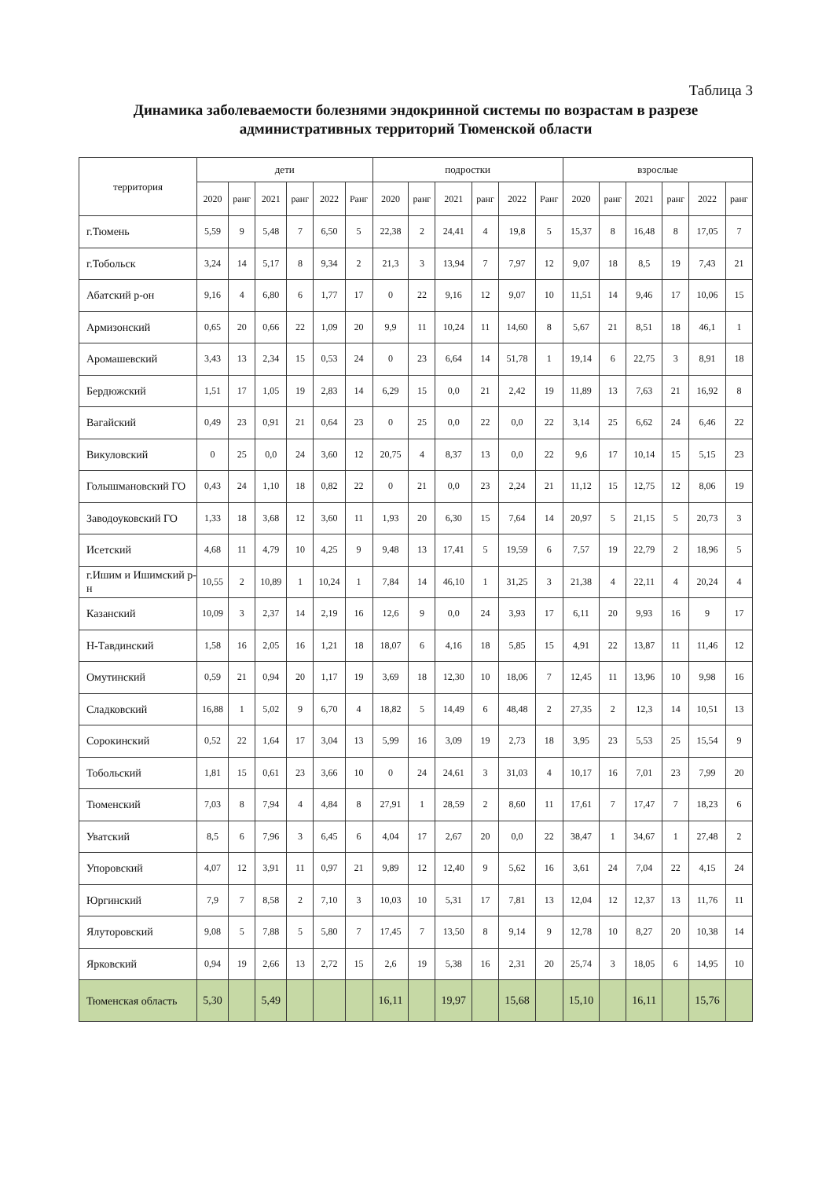Таблица 3
Динамика заболеваемости болезнями эндокринной системы по возрастам в разрезе административных территорий Тюменской области
| территория | дети | | | | | | подростки | | | | | | взрослые | | | | | |
| --- | --- | --- | --- | --- | --- | --- | --- | --- | --- | --- | --- | --- | --- | --- | --- | --- | --- | --- |
| | 2020 | ранг | 2021 | ранг | 2022 | Ранг | 2020 | ранг | 2021 | ранг | 2022 | Ранг | 2020 | ранг | 2021 | ранг | 2022 | ранг |
| г.Тюмень | 5,59 | 9 | 5,48 | 7 | 6,50 | 5 | 22,38 | 2 | 24,41 | 4 | 19,8 | 5 | 15,37 | 8 | 16,48 | 8 | 17,05 | 7 |
| г.Тобольск | 3,24 | 14 | 5,17 | 8 | 9,34 | 2 | 21,3 | 3 | 13,94 | 7 | 7,97 | 12 | 9,07 | 18 | 8,5 | 19 | 7,43 | 21 |
| Абатский р-он | 9,16 | 4 | 6,80 | 6 | 1,77 | 17 | 0 | 22 | 9,16 | 12 | 9,07 | 10 | 11,51 | 14 | 9,46 | 17 | 10,06 | 15 |
| Армизонский | 0,65 | 20 | 0,66 | 22 | 1,09 | 20 | 9,9 | 11 | 10,24 | 11 | 14,60 | 8 | 5,67 | 21 | 8,51 | 18 | 46,1 | 1 |
| Аромашевский | 3,43 | 13 | 2,34 | 15 | 0,53 | 24 | 0 | 23 | 6,64 | 14 | 51,78 | 1 | 19,14 | 6 | 22,75 | 3 | 8,91 | 18 |
| Бердюжский | 1,51 | 17 | 1,05 | 19 | 2,83 | 14 | 6,29 | 15 | 0,0 | 21 | 2,42 | 19 | 11,89 | 13 | 7,63 | 21 | 16,92 | 8 |
| Вагайский | 0,49 | 23 | 0,91 | 21 | 0,64 | 23 | 0 | 25 | 0,0 | 22 | 0,0 | 22 | 3,14 | 25 | 6,62 | 24 | 6,46 | 22 |
| Викуловский | 0 | 25 | 0,0 | 24 | 3,60 | 12 | 20,75 | 4 | 8,37 | 13 | 0,0 | 22 | 9,6 | 17 | 10,14 | 15 | 5,15 | 23 |
| Голышмановский ГО | 0,43 | 24 | 1,10 | 18 | 0,82 | 22 | 0 | 21 | 0,0 | 23 | 2,24 | 21 | 11,12 | 15 | 12,75 | 12 | 8,06 | 19 |
| Заводоуковский ГО | 1,33 | 18 | 3,68 | 12 | 3,60 | 11 | 1,93 | 20 | 6,30 | 15 | 7,64 | 14 | 20,97 | 5 | 21,15 | 5 | 20,73 | 3 |
| Исетский | 4,68 | 11 | 4,79 | 10 | 4,25 | 9 | 9,48 | 13 | 17,41 | 5 | 19,59 | 6 | 7,57 | 19 | 22,79 | 2 | 18,96 | 5 |
| г.Ишим и Ишимский р-н | 10,55 | 2 | 10,89 | 1 | 10,24 | 1 | 7,84 | 14 | 46,10 | 1 | 31,25 | 3 | 21,38 | 4 | 22,11 | 4 | 20,24 | 4 |
| Казанский | 10,09 | 3 | 2,37 | 14 | 2,19 | 16 | 12,6 | 9 | 0,0 | 24 | 3,93 | 17 | 6,11 | 20 | 9,93 | 16 | 9 | 17 |
| Н-Тавдинский | 1,58 | 16 | 2,05 | 16 | 1,21 | 18 | 18,07 | 6 | 4,16 | 18 | 5,85 | 15 | 4,91 | 22 | 13,87 | 11 | 11,46 | 12 |
| Омутинский | 0,59 | 21 | 0,94 | 20 | 1,17 | 19 | 3,69 | 18 | 12,30 | 10 | 18,06 | 7 | 12,45 | 11 | 13,96 | 10 | 9,98 | 16 |
| Сладковский | 16,88 | 1 | 5,02 | 9 | 6,70 | 4 | 18,82 | 5 | 14,49 | 6 | 48,48 | 2 | 27,35 | 2 | 12,3 | 14 | 10,51 | 13 |
| Сорокинский | 0,52 | 22 | 1,64 | 17 | 3,04 | 13 | 5,99 | 16 | 3,09 | 19 | 2,73 | 18 | 3,95 | 23 | 5,53 | 25 | 15,54 | 9 |
| Тобольский | 1,81 | 15 | 0,61 | 23 | 3,66 | 10 | 0 | 24 | 24,61 | 3 | 31,03 | 4 | 10,17 | 16 | 7,01 | 23 | 7,99 | 20 |
| Тюменский | 7,03 | 8 | 7,94 | 4 | 4,84 | 8 | 27,91 | 1 | 28,59 | 2 | 8,60 | 11 | 17,61 | 7 | 17,47 | 7 | 18,23 | 6 |
| Уватский | 8,5 | 6 | 7,96 | 3 | 6,45 | 6 | 4,04 | 17 | 2,67 | 20 | 0,0 | 22 | 38,47 | 1 | 34,67 | 1 | 27,48 | 2 |
| Упоровский | 4,07 | 12 | 3,91 | 11 | 0,97 | 21 | 9,89 | 12 | 12,40 | 9 | 5,62 | 16 | 3,61 | 24 | 7,04 | 22 | 4,15 | 24 |
| Юргинский | 7,9 | 7 | 8,58 | 2 | 7,10 | 3 | 10,03 | 10 | 5,31 | 17 | 7,81 | 13 | 12,04 | 12 | 12,37 | 13 | 11,76 | 11 |
| Ялуторовский | 9,08 | 5 | 7,88 | 5 | 5,80 | 7 | 17,45 | 7 | 13,50 | 8 | 9,14 | 9 | 12,78 | 10 | 8,27 | 20 | 10,38 | 14 |
| Ярковский | 0,94 | 19 | 2,66 | 13 | 2,72 | 15 | 2,6 | 19 | 5,38 | 16 | 2,31 | 20 | 25,74 | 3 | 18,05 | 6 | 14,95 | 10 |
| Тюменская область | 5,30 | | 5,49 | | | | 16,11 | | 19,97 | | 15,68 | | 15,10 | | 16,11 | | 15,76 | |